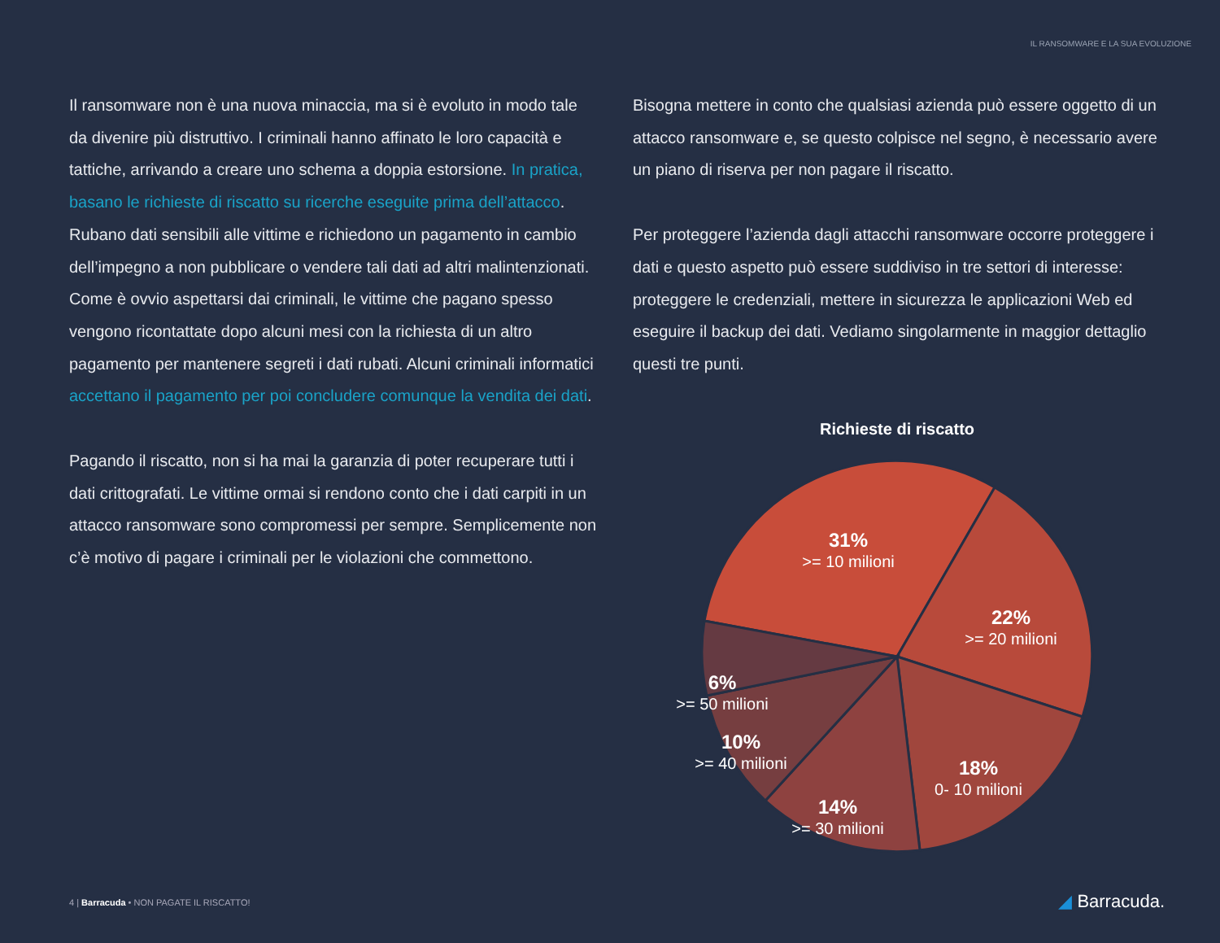IL RANSOMWARE E LA SUA EVOLUZIONE
Il ransomware non è una nuova minaccia, ma si è evoluto in modo tale da divenire più distruttivo. I criminali hanno affinato le loro capacità e tattiche, arrivando a creare uno schema a doppia estorsione. In pratica, basano le richieste di riscatto su ricerche eseguite prima dell’attacco. Rubano dati sensibili alle vittime e richiedono un pagamento in cambio dell’impegno a non pubblicare o vendere tali dati ad altri malintenzionati. Come è ovvio aspettarsi dai criminali, le vittime che pagano spesso vengono ricontattate dopo alcuni mesi con la richiesta di un altro pagamento per mantenere segreti i dati rubati. Alcuni criminali informatici accettano il pagamento per poi concludere comunque la vendita dei dati.
Pagando il riscatto, non si ha mai la garanzia di poter recuperare tutti i dati crittografati. Le vittime ormai si rendono conto che i dati carpiti in un attacco ransomware sono compromessi per sempre. Semplicemente non c’è motivo di pagare i criminali per le violazioni che commettono.
Bisogna mettere in conto che qualsiasi azienda può essere oggetto di un attacco ransomware e, se questo colpisce nel segno, è necessario avere un piano di riserva per non pagare il riscatto.
Per proteggere l’azienda dagli attacchi ransomware occorre proteggere i dati e questo aspetto può essere suddiviso in tre settori di interesse: proteggere le credenziali, mettere in sicurezza le applicazioni Web ed eseguire il backup dei dati. Vediamo singolarmente in maggior dettaglio questi tre punti.
Richieste di riscatto
31%
>= 10 milioni
22%
>= 20 milioni
6%
>= 50 milioni
10%
>= 40 milioni
18%
0- 10 milioni
14%
>= 30 milioni
4 | Barracuda • NON PAGATE IL RISCATTO!
◢ Barracuda.